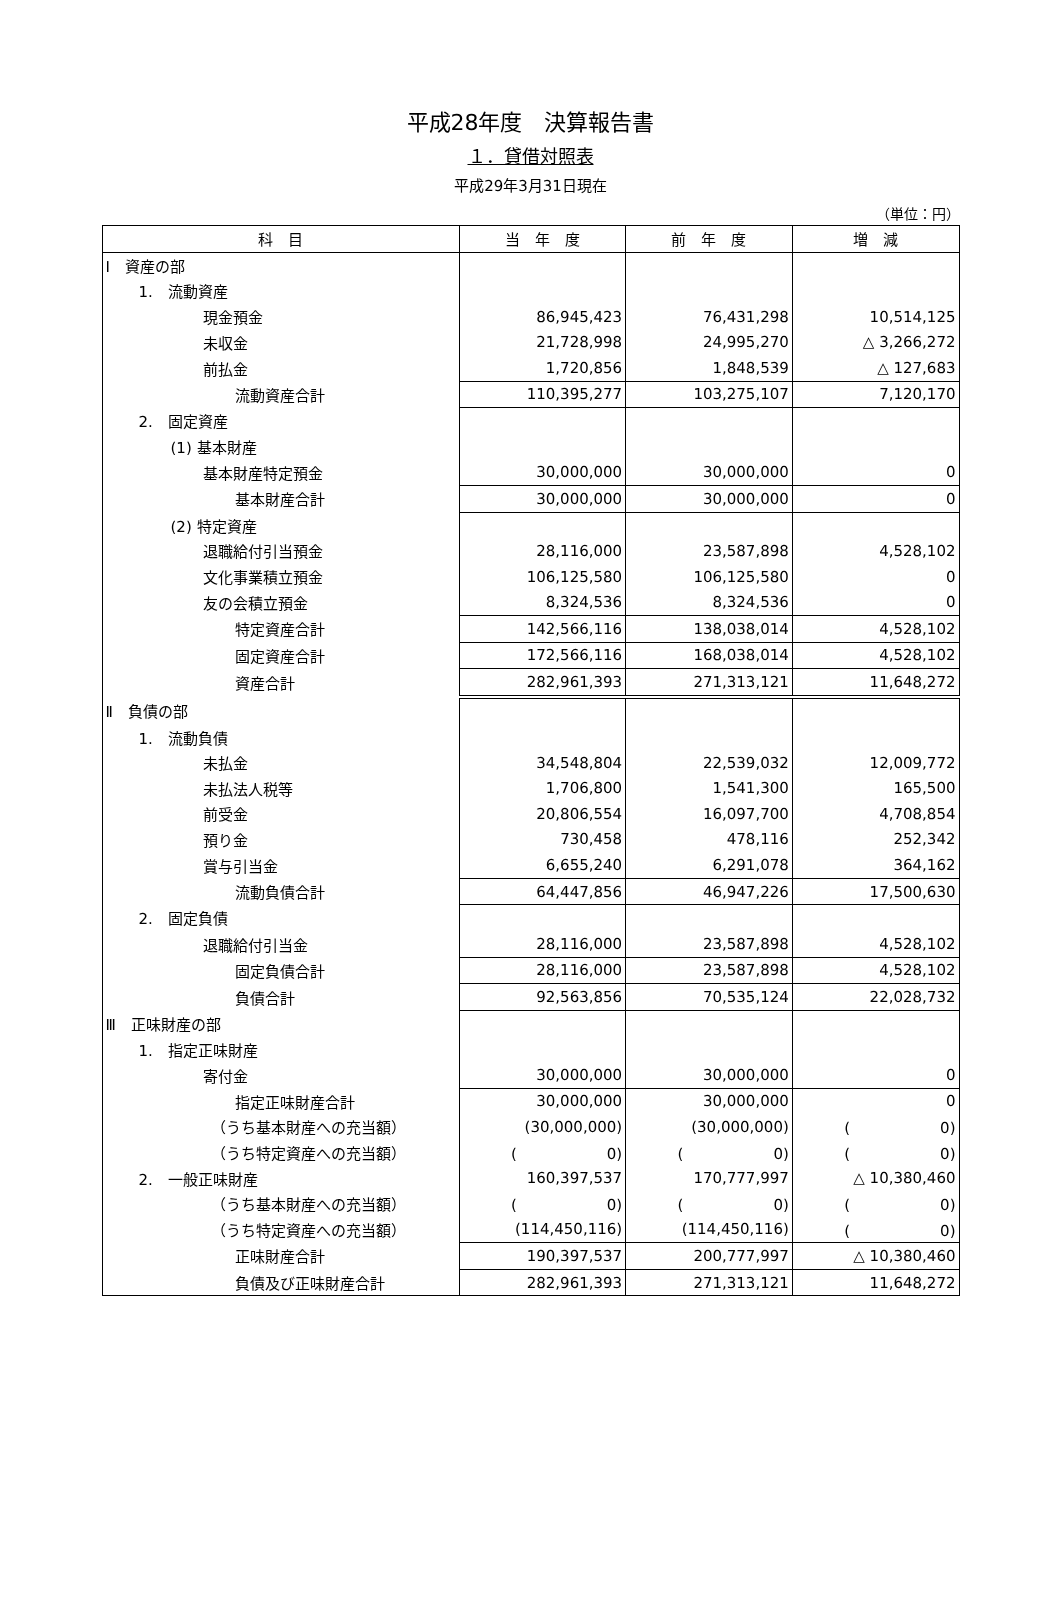平成28年度　決算報告書
１．貸借対照表
平成29年3月31日現在
（単位：円）
| 科 目 | 当 年 度 | 前 年 度 | 増 減 |
| --- | --- | --- | --- |
| Ⅰ 資産の部 | | | |
| 1. 流動資産 | | | |
| 現金預金 | 86,945,423 | 76,431,298 | 10,514,125 |
| 未収金 | 21,728,998 | 24,995,270 | △ 3,266,272 |
| 前払金 | 1,720,856 | 1,848,539 | △ 127,683 |
| 流動資産合計 | 110,395,277 | 103,275,107 | 7,120,170 |
| 2. 固定資産 | | | |
| (1) 基本財産 | | | |
| 基本財産特定預金 | 30,000,000 | 30,000,000 | 0 |
| 基本財産合計 | 30,000,000 | 30,000,000 | 0 |
| (2) 特定資産 | | | |
| 退職給付引当預金 | 28,116,000 | 23,587,898 | 4,528,102 |
| 文化事業積立預金 | 106,125,580 | 106,125,580 | 0 |
| 友の会積立預金 | 8,324,536 | 8,324,536 | 0 |
| 特定資産合計 | 142,566,116 | 138,038,014 | 4,528,102 |
| 固定資産合計 | 172,566,116 | 168,038,014 | 4,528,102 |
| 資産合計 | 282,961,393 | 271,313,121 | 11,648,272 |
| Ⅱ 負債の部 | | | |
| 1. 流動負債 | | | |
| 未払金 | 34,548,804 | 22,539,032 | 12,009,772 |
| 未払法人税等 | 1,706,800 | 1,541,300 | 165,500 |
| 前受金 | 20,806,554 | 16,097,700 | 4,708,854 |
| 預り金 | 730,458 | 478,116 | 252,342 |
| 賞与引当金 | 6,655,240 | 6,291,078 | 364,162 |
| 流動負債合計 | 64,447,856 | 46,947,226 | 17,500,630 |
| 2. 固定負債 | | | |
| 退職給付引当金 | 28,116,000 | 23,587,898 | 4,528,102 |
| 固定負債合計 | 28,116,000 | 23,587,898 | 4,528,102 |
| 負債合計 | 92,563,856 | 70,535,124 | 22,028,732 |
| Ⅲ 正味財産の部 | | | |
| 1. 指定正味財産 | | | |
| 寄付金 | 30,000,000 | 30,000,000 | 0 |
| 指定正味財産合計 | 30,000,000 | 30,000,000 | 0 |
| （うち基本財産への充当額） | (30,000,000) | (30,000,000) | ( 0) |
| （うち特定資産への充当額） | ( 0) | ( 0) | ( 0) |
| 2. 一般正味財産 | 160,397,537 | 170,777,997 | △ 10,380,460 |
| （うち基本財産への充当額） | ( 0) | ( 0) | ( 0) |
| （うち特定資産への充当額） | (114,450,116) | (114,450,116) | ( 0) |
| 正味財産合計 | 190,397,537 | 200,777,997 | △ 10,380,460 |
| 負債及び正味財産合計 | 282,961,393 | 271,313,121 | 11,648,272 |